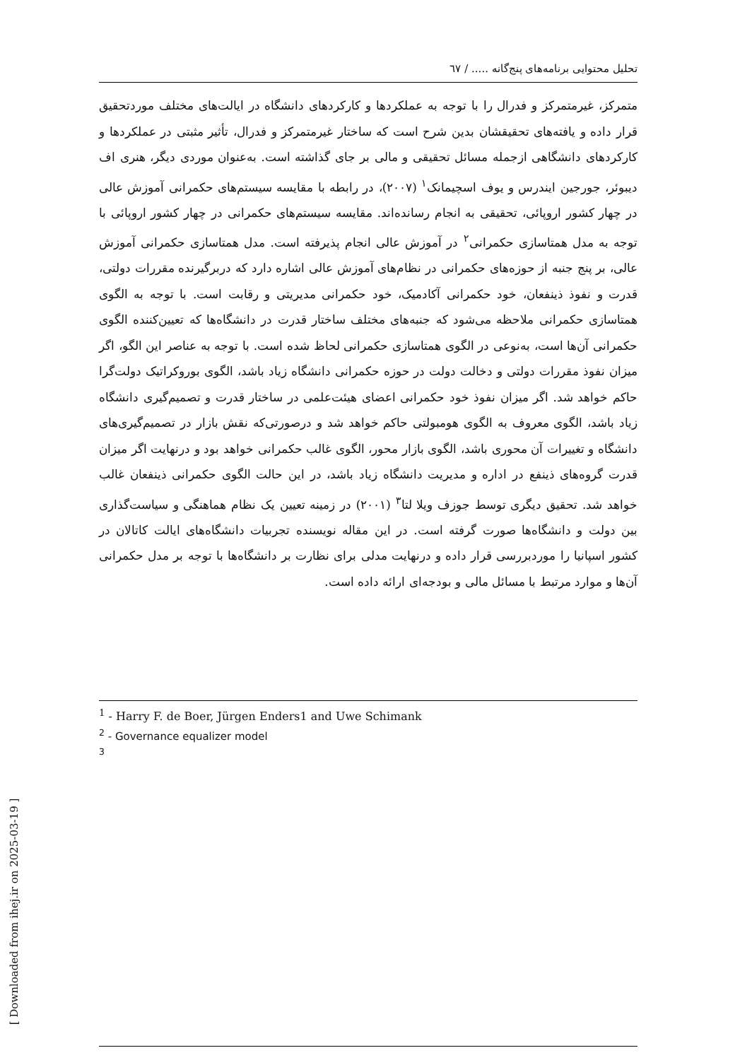تحلیل محتوایی برنامه‌های پنج‌گانه ..... / ٦٧
متمرکز، غیرمتمرکز و فدرال را با توجه به عملکردها و کارکردهای دانشگاه در ایالت‌های مختلف موردتحقیق قرار داده و یافته‌های تحقیقشان بدین شرح است که ساختار غیرمتمرکز و فدرال، تأثیر مثبتی در عملکردها و کارکردهای دانشگاهی ازجمله مسائل تحقیقی و مالی بر جای گذاشته است. به‌عنوان موردی دیگر، هنری اف دیبوئر، جورجین ایندرس و یوف اسچیمانک<sup>١</sup> (٢٠٠٧)، در رابطه با مقایسه سیستم‌های حکمرانی آموزش عالی در چهار کشور اروپائی، تحقیقی به انجام رسانده‌اند. مقایسه سیستم‌های حکمرانی در چهار کشور اروپائی با توجه به مدل همتاسازی حکمرانی<sup>٢</sup> در آموزش عالی انجام پذیرفته است. مدل همتاسازی حکمرانی آموزش عالی، بر پنج جنبه از حوزه‌های حکمرانی در نظام‌های آموزش عالی اشاره دارد که دربرگیرنده مقررات دولتی، قدرت و نفوذ ذینفعان، خود حکمرانی آکادمیک، خود حکمرانی مدیریتی و رقابت است. با توجه به الگوی همتاسازی حکمرانی ملاحظه می‌شود که جنبه‌های مختلف ساختار قدرت در دانشگاه‌ها که تعیین‌کننده الگوی حکمرانی آن‌ها است، به‌نوعی در الگوی همتاسازی حکمرانی لحاظ شده است. با توجه به عناصر این الگو، اگر میزان نفوذ مقررات دولتی و دخالت دولت در حوزه حکمرانی دانشگاه زیاد باشد، الگوی بوروکراتیک دولت‌گرا حاکم خواهد شد. اگر میزان نفوذ خود حکمرانی اعضای هیئت‌علمی در ساختار قدرت و تصمیم‌گیری دانشگاه زیاد باشد، الگوی معروف به الگوی هومبولتی حاکم خواهد شد و درصورتی‌که نقش بازار در تصمیم‌گیری‌های دانشگاه و تغییرات آن محوری باشد، الگوی بازار محور، الگوی غالب حکمرانی خواهد بود و درنهایت اگر میزان قدرت گروه‌های ذینفع در اداره و مدیریت دانشگاه زیاد باشد، در این حالت الگوی حکمرانی ذینفعان غالب خواهد شد. تحقیق دیگری توسط جوزف ویلا لتا<sup>٣</sup> (٢٠٠١) در زمینه تعیین یک نظام هماهنگی و سیاست‌گذاری بین دولت و دانشگاه‌ها صورت گرفته است. در این مقاله نویسنده تجربیات دانشگاه‌های ایالت کاتالان در کشور اسپانیا را موردبررسی قرار داده و درنهایت مدلی برای نظارت بر دانشگاه‌ها با توجه بر مدل حکمرانی آن‌ها و موارد مرتبط با مسائل مالی و بودجه‌ای ارائه داده است.
<sup>1</sup> - Harry F. de Boer, Jürgen Enders1 and Uwe Schimank
<sup>2</sup> - Governance equalizer model
<sup>3</sup>
[ Downloaded from ihej.ir on 2025-03-19 ]